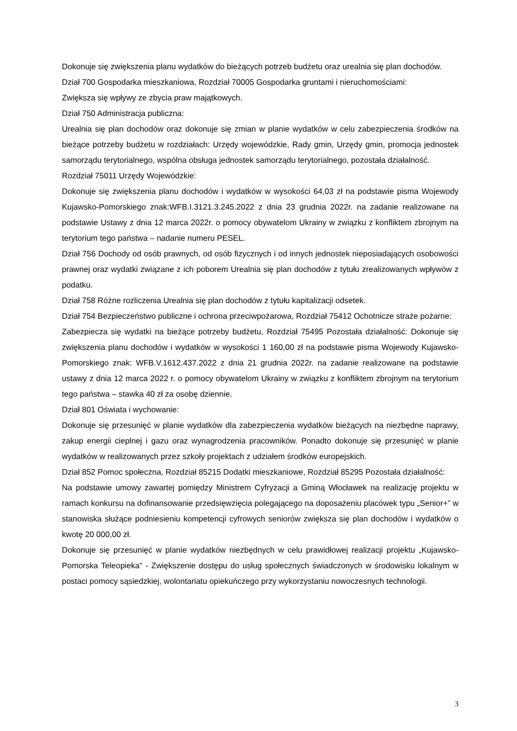Dokonuje się zwiększenia planu wydatków do bieżących potrzeb budżetu oraz urealnia się plan dochodów.
Dział 700 Gospodarka mieszkaniowa, Rozdział 70005 Gospodarka gruntami i nieruchomościami:
Zwiększa się wpływy ze zbycia praw majątkowych.
Dział 750 Administracja publiczna:
Urealnia się plan dochodów oraz dokonuje się zmian w planie wydatków w celu zabezpieczenia środków na bieżące potrzeby budżetu w rozdziałach: Urzędy wojewódzkie, Rady gmin, Urzędy gmin, promocja jednostek samorządu terytorialnego, wspólna obsługa jednostek samorządu terytorialnego, pozostała działalność.
Rozdział 75011 Urzędy Wojewódzkie:
Dokonuje się zwiększenia planu dochodów i wydatków w wysokości 64,03 zł na podstawie pisma Wojewody Kujawsko-Pomorskiego znak:WFB.I.3121.3.245.2022 z dnia 23 grudnia 2022r. na zadanie realizowane na podstawie Ustawy z dnia 12 marca 2022r. o pomocy obywatelom Ukrainy w związku z konfliktem zbrojnym na terytorium tego państwa – nadanie numeru PESEL.
Dział 756 Dochody od osób prawnych, od osób fizycznych i od innych jednostek nieposiadających osobowości prawnej oraz wydatki związane z ich poborem Urealnia się plan dochodów z tytułu zrealizowanych wpływów z podatku.
Dział 758 Różne rozliczenia Urealnia się plan dochodów z tytułu kapitalizacji odsetek.
Dział 754 Bezpieczeństwo publiczne i ochrona przeciwpożarowa, Rozdział 75412 Ochotnicze straże pożarne:
Zabezpiecza się wydatki na bieżące potrzeby budżetu, Rozdział 75495 Pozostała działalność: Dokonuje się zwiększenia planu dochodów i wydatków w wysokości 1 160,00 zł na podstawie pisma Wojewody Kujawsko-Pomorskiego znak: WFB.V.1612.437.2022 z dnia 21 grudnia 2022r. na zadanie realizowane na podstawie ustawy z dnia 12 marca 2022 r. o pomocy obywatelom Ukrainy w związku z konfliktem zbrojnym na terytorium tego państwa – stawka 40 zł za osobę dziennie.
Dział 801 Oświata i wychowanie:
Dokonuje się przesunięć w planie wydatków dla zabezpieczenia wydatków bieżących na niezbędne naprawy, zakup energii cieplnej i gazu oraz wynagrodzenia pracowników. Ponadto dokonuje się przesunięć w planie wydatków w realizowanych przez szkoły projektach z udziałem środków europejskich.
Dział 852 Pomoc społeczna, Rozdział 85215 Dodatki mieszkaniowe, Rozdział 85295 Pozostała działalność:
Na podstawie umowy zawartej pomiędzy Ministrem Cyfryzacji a Gminą Włocławek na realizację projektu w ramach konkursu na dofinansowanie przedsięwzięcia polegającego na doposażeniu placówek typu „Senior+” w stanowiska służące podniesieniu kompetencji cyfrowych seniorów zwiększa się plan dochodów i wydatków o kwotę 20 000,00 zł.
Dokonuje się przesunięć w planie wydatków niezbędnych w celu prawidłowej realizacji projektu „Kujawsko-Pomorska Teleopieka" - Zwiększenie dostępu do usług społecznych świadczonych w środowisku lokalnym w postaci pomocy sąsiedzkiej, wolontariatu opiekuńczego przy wykorzystaniu nowoczesnych technologii.
3